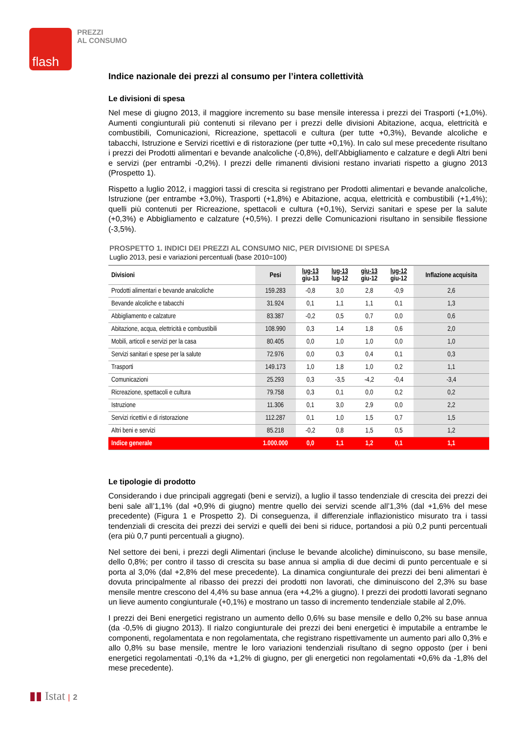flash
PREZZI
AL CONSUMO
Indice nazionale dei prezzi al consumo per l’intera collettività
Le divisioni di spesa
Nel mese di giugno 2013, il maggiore incremento su base mensile interessa i prezzi dei Trasporti (+1,0%). Aumenti congiunturali più contenuti si rilevano per i prezzi delle divisioni Abitazione, acqua, elettricità e combustibili, Comunicazioni, Ricreazione, spettacoli e cultura (per tutte +0,3%), Bevande alcoliche e tabacchi, Istruzione e Servizi ricettivi e di ristorazione (per tutte +0,1%). In calo sul mese precedente risultano i prezzi dei Prodotti alimentari e bevande analcoliche (-0,8%), dell’Abbigliamento e calzature e degli Altri beni e servizi (per entrambi -0,2%). I prezzi delle rimanenti divisioni restano invariati rispetto a giugno 2013 (Prospetto 1).
Rispetto a luglio 2012, i maggiori tassi di crescita si registrano per Prodotti alimentari e bevande analcoliche, Istruzione (per entrambe +3,0%), Trasporti (+1,8%) e Abitazione, acqua, elettricità e combustibili (+1,4%); quelli più contenuti per Ricreazione, spettacoli e cultura (+0,1%), Servizi sanitari e spese per la salute (+0,3%) e Abbigliamento e calzature (+0,5%). I prezzi delle Comunicazioni risultano in sensibile flessione (-3,5%).
PROSPETTO 1. INDICI DEI PREZZI AL CONSUMO NIC, PER DIVISIONE DI SPESA
Luglio 2013, pesi e variazioni percentuali (base 2010=100)
| Divisioni | Pesi | lug-13 giu-13 | lug-13 lug-12 | giu-13 giu-12 | lug-12 giu-12 | Inflazione acquisita |
| --- | --- | --- | --- | --- | --- | --- |
| Prodotti alimentari e bevande analcoliche | 159.283 | -0,8 | 3,0 | 2,8 | -0,9 | 2,6 |
| Bevande alcoliche e tabacchi | 31.924 | 0,1 | 1,1 | 1,1 | 0,1 | 1,3 |
| Abbigliamento e calzature | 83.387 | -0,2 | 0,5 | 0,7 | 0,0 | 0,6 |
| Abitazione, acqua, elettricità e combustibili | 108.990 | 0,3 | 1,4 | 1,8 | 0,6 | 2,0 |
| Mobili, articoli e servizi per la casa | 80.405 | 0,0 | 1,0 | 1,0 | 0,0 | 1,0 |
| Servizi sanitari e spese per la salute | 72.976 | 0,0 | 0,3 | 0,4 | 0,1 | 0,3 |
| Trasporti | 149.173 | 1,0 | 1,8 | 1,0 | 0,2 | 1,1 |
| Comunicazioni | 25.293 | 0,3 | -3,5 | -4,2 | -0,4 | -3,4 |
| Ricreazione, spettacoli e cultura | 79.758 | 0,3 | 0,1 | 0,0 | 0,2 | 0,2 |
| Istruzione | 11.306 | 0,1 | 3,0 | 2,9 | 0,0 | 2,2 |
| Servizi ricettivi e di ristorazione | 112.287 | 0,1 | 1,0 | 1,5 | 0,7 | 1,5 |
| Altri beni e servizi | 85.218 | -0,2 | 0,8 | 1,5 | 0,5 | 1,2 |
| Indice generale | 1.000.000 | 0,0 | 1,1 | 1,2 | 0,1 | 1,1 |
Le tipologie di prodotto
Considerando i due principali aggregati (beni e servizi), a luglio il tasso tendenziale di crescita dei prezzi dei beni sale all’1,1% (dal +0,9% di giugno) mentre quello dei servizi scende all’1,3% (dal +1,6% del mese precedente) (Figura 1 e Prospetto 2). Di conseguenza, il differenziale inflazionistico misurato tra i tassi tendenziali di crescita dei prezzi dei servizi e quelli dei beni si riduce, portandosi a più 0,2 punti percentuali (era più 0,7 punti percentuali a giugno).
Nel settore dei beni, i prezzi degli Alimentari (incluse le bevande alcoliche) diminuiscono, su base mensile, dello 0,8%; per contro il tasso di crescita su base annua si amplia di due decimi di punto percentuale e si porta al 3,0% (dal +2,8% del mese precedente). La dinamica congiunturale dei prezzi dei beni alimentari è dovuta principalmente al ribasso dei prezzi dei prodotti non lavorati, che diminuiscono del 2,3% su base mensile mentre crescono del 4,4% su base annua (era +4,2% a giugno). I prezzi dei prodotti lavorati segnano un lieve aumento congiunturale (+0,1%) e mostrano un tasso di incremento tendenziale stabile al 2,0%.
I prezzi dei Beni energetici registrano un aumento dello 0,6% su base mensile e dello 0,2% su base annua (da -0,5% di giugno 2013). Il rialzo congiunturale dei prezzi dei beni energetici è imputabile a entrambe le componenti, regolamentata e non regolamentata, che registrano rispettivamente un aumento pari allo 0,3% e allo 0,8% su base mensile, mentre le loro variazioni tendenziali risultano di segno opposto (per i beni energetici regolamentati -0,1% da +1,2% di giugno, per gli energetici non regolamentati +0,6% da -1,8% del mese precedente).
▮▮ Istat | 2